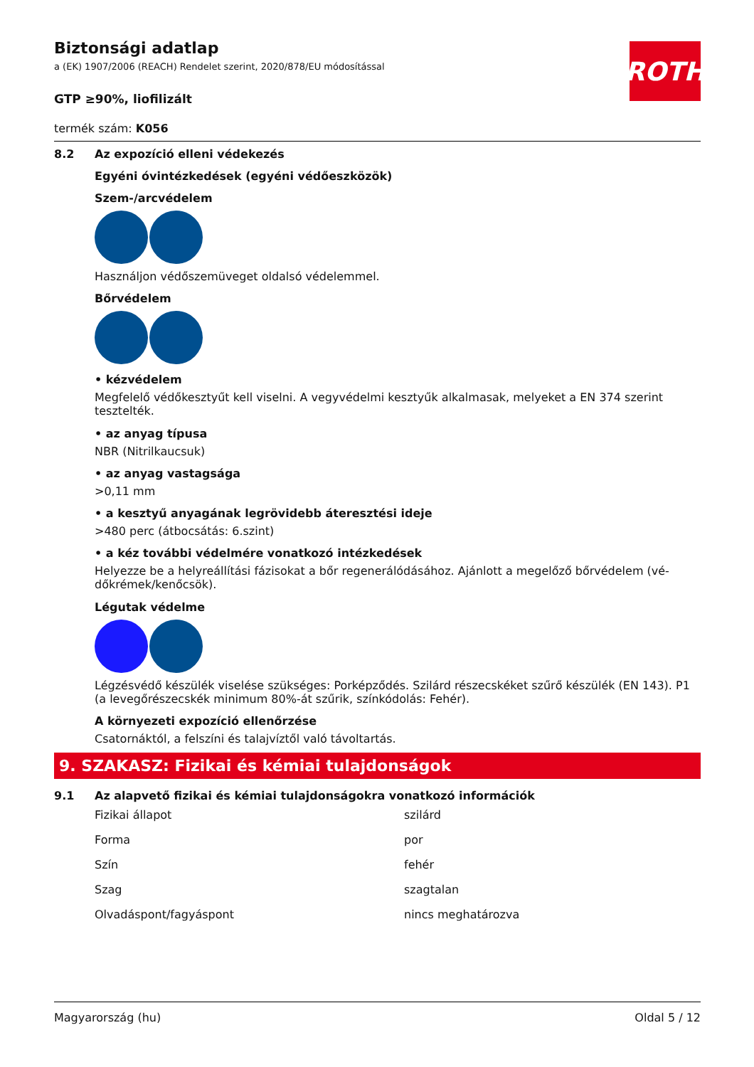ROTH
Biztonsági adatlap
a (EK) 1907/2006 (REACH) Rendelet szerint, 2020/878/EU módosítással
GTP ≥90%, liofilizált
termék szám: K056
8.2 Az expozíció elleni védekezés
Egyéni óvintézkedések (egyéni védőeszközök)
Szem-/arcvédelem
Használjon védőszemüveget oldalsó védelemmel.
Bőrvédelem
• kézvédelem
Megfelelő védőkesztyűt kell viselni. A vegyvédelmi kesztyűk alkalmasak, melyeket a EN 374 szerint tesztelték.
• az anyag típusa
NBR (Nitrilkaucsuk)
• az anyag vastagsága
>0,11 mm
• a kesztyű anyagának legrövidebb áteresztési ideje
>480 perc (átbocsátás: 6.szint)
• a kéz további védelmére vonatkozó intézkedések
Helyezze be a helyreállítási fázisokat a bőr regenerálódásához. Ajánlott a megelőző bőrvédelem (vé-dőkrémek/kenőcsök).
Légutak védelme
Légzésvédő készülék viselése szükséges: Porképződés. Szilárd részecskéket szűrő készülék (EN 143). P1 (a levegőrészecskék minimum 80%-át szűrik, színkódolás: Fehér).
A környezeti expozíció ellenőrzése
Csatornáktól, a felszíni és talajvíztől való távoltartás.
9. SZAKASZ: Fizikai és kémiai tulajdonságok
9.1 Az alapvető fizikai és kémiai tulajdonságokra vonatkozó információk
| Fizikai állapot | szilárd |
| Forma | por |
| Szín | fehér |
| Szag | szagtalan |
| Olvadáspont/fagyáspont | nincs meghatározva |
Magyarország (hu) Oldal 5 / 12